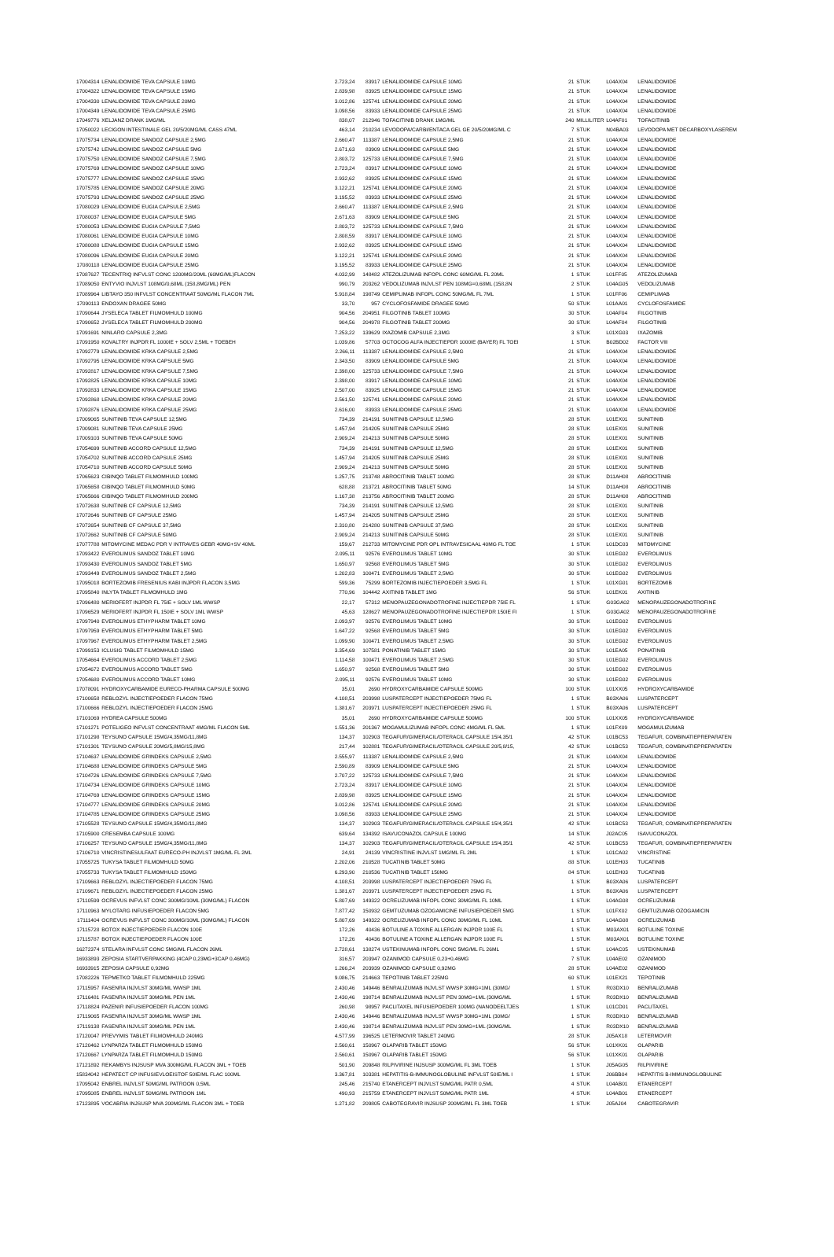| 17004314 | LENALIDOMIDE TEVA CAPSULE 10MG | 2.723,24 | 83917 | LENALIDOMIDE CAPSULE 10MG | 21 | STUK | L04AX04 | LENALIDOMIDE |
| 17004322 | LENALIDOMIDE TEVA CAPSULE 15MG | 2.839,98 | 83925 | LENALIDOMIDE CAPSULE 15MG | 21 | STUK | L04AX04 | LENALIDOMIDE |
| 17004330 | LENALIDOMIDE TEVA CAPSULE 20MG | 3.012,86 | 125741 | LENALIDOMIDE CAPSULE 20MG | 21 | STUK | L04AX04 | LENALIDOMIDE |
| 17004349 | LENALIDOMIDE TEVA CAPSULE 25MG | 3.098,56 | 83933 | LENALIDOMIDE CAPSULE 25MG | 21 | STUK | L04AX04 | LENALIDOMIDE |
| 17049776 | XELJANZ DRANK 1MG/ML | 838,07 | 212946 | TOFACITINIB DRANK 1MG/ML | 240 | MILLILITER | L04AF01 | TOFACITINIB |
| 17050022 | LECIGON INTESTINALE GEL 20/5/20MG/ML CASS 47ML | 463,14 | 210234 | LEVODOPA/CARBI/ENTACA GEL GE 20/5/20MG/ML C | 7 | STUK | N04BA03 | LEVODOPA MET DECARBOXYLASEREM |
| 17075734 | LENALIDOMIDE SANDOZ CAPSULE 2,5MG | 2.660,47 | 113387 | LENALIDOMIDE CAPSULE 2,5MG | 21 | STUK | L04AX04 | LENALIDOMIDE |
| 17075742 | LENALIDOMIDE SANDOZ CAPSULE 5MG | 2.671,63 | 83909 | LENALIDOMIDE CAPSULE 5MG | 21 | STUK | L04AX04 | LENALIDOMIDE |
| 17075750 | LENALIDOMIDE SANDOZ CAPSULE 7,5MG | 2.803,72 | 125733 | LENALIDOMIDE CAPSULE 7,5MG | 21 | STUK | L04AX04 | LENALIDOMIDE |
| 17075769 | LENALIDOMIDE SANDOZ CAPSULE 10MG | 2.723,24 | 83917 | LENALIDOMIDE CAPSULE 10MG | 21 | STUK | L04AX04 | LENALIDOMIDE |
| 17075777 | LENALIDOMIDE SANDOZ CAPSULE 15MG | 2.932,62 | 83925 | LENALIDOMIDE CAPSULE 15MG | 21 | STUK | L04AX04 | LENALIDOMIDE |
| 17075785 | LENALIDOMIDE SANDOZ CAPSULE 20MG | 3.122,21 | 125741 | LENALIDOMIDE CAPSULE 20MG | 21 | STUK | L04AX04 | LENALIDOMIDE |
| 17075793 | LENALIDOMIDE SANDOZ CAPSULE 25MG | 3.195,52 | 83933 | LENALIDOMIDE CAPSULE 25MG | 21 | STUK | L04AX04 | LENALIDOMIDE |
| 17080029 | LENALIDOMIDE EUGIA CAPSULE 2,5MG | 2.660,47 | 113387 | LENALIDOMIDE CAPSULE 2,5MG | 21 | STUK | L04AX04 | LENALIDOMIDE |
| 17080037 | LENALIDOMIDE EUGIA CAPSULE 5MG | 2.671,63 | 83909 | LENALIDOMIDE CAPSULE 5MG | 21 | STUK | L04AX04 | LENALIDOMIDE |
| 17080053 | LENALIDOMIDE EUGIA CAPSULE 7,5MG | 2.803,72 | 125733 | LENALIDOMIDE CAPSULE 7,5MG | 21 | STUK | L04AX04 | LENALIDOMIDE |
| 17080061 | LENALIDOMIDE EUGIA CAPSULE 10MG | 2.808,59 | 83917 | LENALIDOMIDE CAPSULE 10MG | 21 | STUK | L04AX04 | LENALIDOMIDE |
| 17080088 | LENALIDOMIDE EUGIA CAPSULE 15MG | 2.932,62 | 83925 | LENALIDOMIDE CAPSULE 15MG | 21 | STUK | L04AX04 | LENALIDOMIDE |
| 17080096 | LENALIDOMIDE EUGIA CAPSULE 20MG | 3.122,21 | 125741 | LENALIDOMIDE CAPSULE 20MG | 21 | STUK | L04AX04 | LENALIDOMIDE |
| 17080118 | LENALIDOMIDE EUGIA CAPSULE 25MG | 3.195,52 | 83933 | LENALIDOMIDE CAPSULE 25MG | 21 | STUK | L04AX04 | LENALIDOMIDE |
| 17087627 | TECENTRIQ INFVLST CONC 1200MG/20ML (60MG/ML)FLACON | 4.032,99 | 148482 | ATEZOLIZUMAB INFOPL CONC 60MG/ML FL 20ML | 1 | STUK | L01FF05 | ATEZOLIZUMAB |
| 17089050 | ENTYVIO INJVLST 108MG/0,68ML (158,8MG/ML) PEN | 990,79 | 203262 | VEDOLIZUMAB INJVLST PEN 108MG=0,68ML (158,8N | 2 | STUK | L04AG05 | VEDOLIZUMAB |
| 17089964 | LIBTAYO 350 INFVLST CONCENTRAAT 50MG/ML FLACON 7ML | 5.918,84 | 198749 | CEMIPLIMAB INFOPL CONC 50MG/ML FL 7ML | 1 | STUK | L01FF06 | CEMIPLIMAB |
| 17090113 | ENDOXAN DRAGEE 50MG | 33,70 | 957 | CYCLOFOSFAMIDE DRAGEE 50MG | 50 | STUK | L01AA01 | CYCLOFOSFAMIDE |
| 17090644 | JYSELECA TABLET FILMOMHULD 100MG | 904,56 | 204951 | FILGOTINIB TABLET 100MG | 30 | STUK | L04AF04 | FILGOTINIB |
| 17090652 | JYSELECA TABLET FILMOMHULD 200MG | 904,56 | 204978 | FILGOTINIB TABLET 200MG | 30 | STUK | L04AF04 | FILGOTINIB |
| 17091691 | NINLARO CAPSULE 2,3MG | 7.253,22 | 139629 | IXAZOMIB CAPSULE 2,3MG | 3 | STUK | L01XG03 | IXAZOMIB |
| 17091950 | KOVALTRY INJPDR FL 1000IE + SOLV 2,5ML + TOEBEH | 1.039,86 | 57703 | OCTOCOG ALFA INJECTIEPDR 1000IE (BAYER) FL TOEI | 1 | STUK | B02BD02 | FACTOR VIII |
| 17092779 | LENALIDOMIDE KRKA CAPSULE 2,5MG | 2.266,11 | 113387 | LENALIDOMIDE CAPSULE 2,5MG | 21 | STUK | L04AX04 | LENALIDOMIDE |
| 17092795 | LENALIDOMIDE KRKA CAPSULE 5MG | 2.343,50 | 83909 | LENALIDOMIDE CAPSULE 5MG | 21 | STUK | L04AX04 | LENALIDOMIDE |
| 17092817 | LENALIDOMIDE KRKA CAPSULE 7,5MG | 2.398,00 | 125733 | LENALIDOMIDE CAPSULE 7,5MG | 21 | STUK | L04AX04 | LENALIDOMIDE |
| 17092825 | LENALIDOMIDE KRKA CAPSULE 10MG | 2.398,00 | 83917 | LENALIDOMIDE CAPSULE 10MG | 21 | STUK | L04AX04 | LENALIDOMIDE |
| 17092833 | LENALIDOMIDE KRKA CAPSULE 15MG | 2.507,00 | 83925 | LENALIDOMIDE CAPSULE 15MG | 21 | STUK | L04AX04 | LENALIDOMIDE |
| 17092868 | LENALIDOMIDE KRKA CAPSULE 20MG | 2.561,50 | 125741 | LENALIDOMIDE CAPSULE 20MG | 21 | STUK | L04AX04 | LENALIDOMIDE |
| 17092876 | LENALIDOMIDE KRKA CAPSULE 25MG | 2.616,00 | 83933 | LENALIDOMIDE CAPSULE 25MG | 21 | STUK | L04AX04 | LENALIDOMIDE |
| 17009065 | SUNITINIB TEVA CAPSULE 12,5MG | 734,39 | 214191 | SUNITINIB CAPSULE 12,5MG | 28 | STUK | L01EX01 | SUNITINIB |
| 17009081 | SUNITINIB TEVA CAPSULE 25MG | 1.457,94 | 214205 | SUNITINIB CAPSULE 25MG | 28 | STUK | L01EX01 | SUNITINIB |
| 17009103 | SUNITINIB TEVA CAPSULE 50MG | 2.909,24 | 214213 | SUNITINIB CAPSULE 50MG | 28 | STUK | L01EX01 | SUNITINIB |
| 17054699 | SUNITINIB ACCORD CAPSULE 12,5MG | 734,39 | 214191 | SUNITINIB CAPSULE 12,5MG | 28 | STUK | L01EX01 | SUNITINIB |
| 17054702 | SUNITINIB ACCORD CAPSULE 25MG | 1.457,94 | 214205 | SUNITINIB CAPSULE 25MG | 28 | STUK | L01EX01 | SUNITINIB |
| 17054710 | SUNITINIB ACCORD CAPSULE 50MG | 2.909,24 | 214213 | SUNITINIB CAPSULE 50MG | 28 | STUK | L01EX01 | SUNITINIB |
| 17065623 | CIBINQO TABLET FILMOMHULD 100MG | 1.257,75 | 213748 | ABROCITINIB TABLET 100MG | 28 | STUK | D11AH08 | ABROCITINIB |
| 17065658 | CIBINQO TABLET FILMOMHULD 50MG | 628,88 | 213721 | ABROCITINIB TABLET 50MG | 14 | STUK | D11AH08 | ABROCITINIB |
| 17065666 | CIBINQO TABLET FILMOMHULD 200MG | 1.167,38 | 213756 | ABROCITINIB TABLET 200MG | 28 | STUK | D11AH08 | ABROCITINIB |
| 17072638 | SUNITINIB CF CAPSULE 12,5MG | 734,39 | 214191 | SUNITINIB CAPSULE 12,5MG | 28 | STUK | L01EX01 | SUNITINIB |
| 17072646 | SUNITINIB CF CAPSULE 25MG | 1.457,94 | 214205 | SUNITINIB CAPSULE 25MG | 28 | STUK | L01EX01 | SUNITINIB |
| 17072654 | SUNITINIB CF CAPSULE 37,5MG | 2.310,80 | 214280 | SUNITINIB CAPSULE 37,5MG | 28 | STUK | L01EX01 | SUNITINIB |
| 17072662 | SUNITINIB CF CAPSULE 50MG | 2.909,24 | 214213 | SUNITINIB CAPSULE 50MG | 28 | STUK | L01EX01 | SUNITINIB |
| 17077788 | MITOMYCINE MEDAC PDR V INTRAVES GEBR 40MG+SV 40ML | 159,67 | 212733 | MITOMYCINE PDR OPL INTRAVESICAAL 40MG FL TOE | 1 | STUK | L01DC03 | MITOMYCINE |
| 17093422 | EVEROLIMUS SANDOZ TABLET 10MG | 2.095,11 | 92576 | EVEROLIMUS TABLET 10MG | 30 | STUK | L01EG02 | EVEROLIMUS |
| 17093430 | EVEROLIMUS SANDOZ TABLET 5MG | 1.650,97 | 92568 | EVEROLIMUS TABLET 5MG | 30 | STUK | L01EG02 | EVEROLIMUS |
| 17093449 | EVEROLIMUS SANDOZ TABLET 2,5MG | 1.202,83 | 100471 | EVEROLIMUS TABLET 2,5MG | 30 | STUK | L01EG02 | EVEROLIMUS |
| 17095018 | BORTEZOMIB FRESENIUS KABI INJPDR FLACON 3,5MG | 599,36 | 75299 | BORTEZOMIB INJECTIEPOEDER 3,5MG FL | 1 | STUK | L01XG01 | BORTEZOMIB |
| 17095840 | INLYTA TABLET FILMOMHULD 1MG | 770,96 | 104442 | AXITINIB TABLET 1MG | 56 | STUK | L01EK01 | AXITINIB |
| 17096480 | MERIOFERT INJPDR FL 75IE + SOLV 1ML WWSP | 22,17 | 57312 | MENOPAUZEGONADOTROFINE INJECTIEPDR 75IE FL | 1 | STUK | G03GA02 | MENOPAUZEGONADOTROFINE |
| 17096529 | MERIOFERT INJPDR FL 150IE + SOLV 1ML WWSP | 45,63 | 128627 | MENOPAUZEGONADOTROFINE INJECTIEPDR 150IE FI | 1 | STUK | G03GA02 | MENOPAUZEGONADOTROFINE |
| 17097940 | EVEROLIMUS ETHYPHARM TABLET 10MG | 2.093,97 | 92576 | EVEROLIMUS TABLET 10MG | 30 | STUK | L01EG02 | EVEROLIMUS |
| 17097959 | EVEROLIMUS ETHYPHARM TABLET 5MG | 1.647,22 | 92568 | EVEROLIMUS TABLET 5MG | 30 | STUK | L01EG02 | EVEROLIMUS |
| 17097967 | EVEROLIMUS ETHYPHARM TABLET 2,5MG | 1.099,90 | 100471 | EVEROLIMUS TABLET 2,5MG | 30 | STUK | L01EG02 | EVEROLIMUS |
| 17099153 | ICLUSIG TABLET FILMOMHULD 15MG | 3.354,69 | 107581 | PONATINIB TABLET 15MG | 30 | STUK | L01EA05 | PONATINIB |
| 17054664 | EVEROLIMUS ACCORD TABLET 2,5MG | 1.114,58 | 100471 | EVEROLIMUS TABLET 2,5MG | 30 | STUK | L01EG02 | EVEROLIMUS |
| 17054672 | EVEROLIMUS ACCORD TABLET 5MG | 1.650,97 | 92568 | EVEROLIMUS TABLET 5MG | 30 | STUK | L01EG02 | EVEROLIMUS |
| 17054680 | EVEROLIMUS ACCORD TABLET 10MG | 2.095,11 | 92576 | EVEROLIMUS TABLET 10MG | 30 | STUK | L01EG02 | EVEROLIMUS |
| 17078091 | HYDROXYCARBAMIDE EURECO-PHARMA CAPSULE 500MG | 35,01 | 2690 | HYDROXYCARBAMIDE CAPSULE 500MG | 100 | STUK | L01XX05 | HYDROXYCARBAMIDE |
| 17100658 | REBLOZYL INJECTIEPOEDER FLACON 75MG | 4.108,51 | 203998 | LUSPATERCEPT INJECTIEPOEDER 75MG FL | 1 | STUK | B03XA06 | LUSPATERCEPT |
| 17100666 | REBLOZYL INJECTIEPOEDER FLACON 25MG | 1.381,67 | 203971 | LUSPATERCEPT INJECTIEPOEDER 25MG FL | 1 | STUK | B03XA06 | LUSPATERCEPT |
| 17101069 | HYDREA CAPSULE 500MG | 35,01 | 2690 | HYDROXYCARBAMIDE CAPSULE 500MG | 100 | STUK | L01XX05 | HYDROXYCARBAMIDE |
| 17101271 | POTELIGEO INFVLST CONCENTRAAT 4MG/ML FLACON 5ML | 1.551,36 | 201367 | MOGAMULIZUMAB INFOPL CONC 4MG/ML FL 5ML | 1 | STUK | L01FX09 | MOGAMULIZUMAB |
| 17101298 | TEYSUNO CAPSULE 15MG/4,35MG/11,8MG | 134,37 | 102903 | TEGAFUR/GIMERACIL/OTERACIL CAPSULE 15/4,35/1 | 42 | STUK | L01BC53 | TEGAFUR, COMBINATIEPREPARATEN |
| 17101301 | TEYSUNO CAPSULE 20MG/5,8MG/15,8MG | 217,44 | 102881 | TEGAFUR/GIMERACIL/OTERACIL CAPSULE 20/5,8/15, | 42 | STUK | L01BC53 | TEGAFUR, COMBINATIEPREPARATEN |
| 17104637 | LENALIDOMIDE GRINDEKS CAPSULE 2,5MG | 2.555,97 | 113387 | LENALIDOMIDE CAPSULE 2,5MG | 21 | STUK | L04AX04 | LENALIDOMIDE |
| 17104688 | LENALIDOMIDE GRINDEKS CAPSULE 5MG | 2.590,89 | 83909 | LENALIDOMIDE CAPSULE 5MG | 21 | STUK | L04AX04 | LENALIDOMIDE |
| 17104726 | LENALIDOMIDE GRINDEKS CAPSULE 7,5MG | 2.707,22 | 125733 | LENALIDOMIDE CAPSULE 7,5MG | 21 | STUK | L04AX04 | LENALIDOMIDE |
| 17104734 | LENALIDOMIDE GRINDEKS CAPSULE 10MG | 2.723,24 | 83917 | LENALIDOMIDE CAPSULE 10MG | 21 | STUK | L04AX04 | LENALIDOMIDE |
| 17104769 | LENALIDOMIDE GRINDEKS CAPSULE 15MG | 2.839,98 | 83925 | LENALIDOMIDE CAPSULE 15MG | 21 | STUK | L04AX04 | LENALIDOMIDE |
| 17104777 | LENALIDOMIDE GRINDEKS CAPSULE 20MG | 3.012,86 | 125741 | LENALIDOMIDE CAPSULE 20MG | 21 | STUK | L04AX04 | LENALIDOMIDE |
| 17104785 | LENALIDOMIDE GRINDEKS CAPSULE 25MG | 3.098,56 | 83933 | LENALIDOMIDE CAPSULE 25MG | 21 | STUK | L04AX04 | LENALIDOMIDE |
| 17105528 | TEYSUNO CAPSULE 15MG/4,35MG/11,8MG | 134,37 | 102903 | TEGAFUR/GIMERACIL/OTERACIL CAPSULE 15/4,35/1 | 42 | STUK | L01BC53 | TEGAFUR, COMBINATIEPREPARATEN |
| 17105900 | CRESEMBA CAPSULE 100MG | 639,64 | 134392 | ISAVUCONAZOL CAPSULE 100MG | 14 | STUK | J02AC05 | ISAVUCONAZOL |
| 17106257 | TEYSUNO CAPSULE 15MG/4,35MG/11,8MG | 134,37 | 102903 | TEGAFUR/GIMERACIL/OTERACIL CAPSULE 15/4,35/1 | 42 | STUK | L01BC53 | TEGAFUR, COMBINATIEPREPARATEN |
| 17106710 | VINCRISTINESULFAAT EURECO-PH INJVLST 1MG/ML FL 2ML | 24,91 | 24139 | VINCRISTINE INJVLST 1MG/ML FL 2ML | 1 | STUK | L01CA02 | VINCRISTINE |
| 17055725 | TUKYSA TABLET FILMOMHULD 50MG | 2.202,06 | 210528 | TUCATINIB TABLET 50MG | 88 | STUK | L01EH03 | TUCATINIB |
| 17055733 | TUKYSA TABLET FILMOMHULD 150MG | 6.293,90 | 210536 | TUCATINIB TABLET 150MG | 84 | STUK | L01EH03 | TUCATINIB |
| 17109663 | REBLOZYL INJECTIEPOEDER FLACON 75MG | 4.108,51 | 203998 | LUSPATERCEPT INJECTIEPOEDER 75MG FL | 1 | STUK | B03XA06 | LUSPATERCEPT |
| 17109671 | REBLOZYL INJECTIEPOEDER FLACON 25MG | 1.381,67 | 203971 | LUSPATERCEPT INJECTIEPOEDER 25MG FL | 1 | STUK | B03XA06 | LUSPATERCEPT |
| 17110599 | OCREVUS INFVLST CONC 300MG/10ML (30MG/ML) FLACON | 5.807,69 | 149322 | OCRELIZUMAB INFOPL CONC 30MG/ML FL 10ML | 1 | STUK | L04AG08 | OCRELIZUMAB |
| 17110963 | MYLOTARG INFUSIEPOEDER FLACON 5MG | 7.877,42 | 150932 | GEMTUZUMAB OZOGAMICINE INFUSIEPOEDER 5MG | 1 | STUK | L01FX02 | GEMTUZUMAB OZOGAMICIN |
| 17111404 | OCREVUS INFVLST CONC 300MG/10ML (30MG/ML) FLACON | 5.807,69 | 149322 | OCRELIZUMAB INFOPL CONC 30MG/ML FL 10ML | 1 | STUK | L04AG08 | OCRELIZUMAB |
| 17115728 | BOTOX INJECTIEPOEDER FLACON 100E | 172,26 | 40436 | BOTULINE A TOXINE ALLERGAN INJPDR 100E FL | 1 | STUK | M03AX01 | BOTULINE TOXINE |
| 17115787 | BOTOX INJECTIEPOEDER FLACON 100E | 172,26 | 40436 | BOTULINE A TOXINE ALLERGAN INJPDR 100E FL | 1 | STUK | M03AX01 | BOTULINE TOXINE |
| 16272374 | STELARA INFVLST CONC 5MG/ML FLACON 26ML | 2.728,61 | 138274 | USTEKINUMAB INFOPL CONC 5MG/ML FL 26ML | 1 | STUK | L04AC05 | USTEKINUMAB |
| 16933893 | ZEPOSIA STARTVERPAKKING (4CAP 0,23MG+3CAP 0,46MG) | 316,57 | 203947 | OZANIMOD CAPSULE 0,23+0,46MG | 7 | STUK | L04AE02 | OZANIMOD |
| 16933915 | ZEPOSIA CAPSULE 0,92MG | 1.266,24 | 203939 | OZANIMOD CAPSULE 0,92MG | 28 | STUK | L04AE02 | OZANIMOD |
| 17082226 | TEPMETKO TABLET FILMOMHULD 225MG | 9.086,75 | 214663 | TEPOTINIB TABLET 225MG | 60 | STUK | L01EX21 | TEPOTINIB |
| 17115957 | FASENRA INJVLST 30MG/ML WWSP 1ML | 2.430,46 | 149446 | BENRALIZUMAB INJVLST WWSP 30MG=1ML (30MG/ | 1 | STUK | R03DX10 | BENRALIZUMAB |
| 17116481 | FASENRA INJVLST 30MG/ML PEN 1ML | 2.430,46 | 198714 | BENRALIZUMAB INJVLST PEN 30MG=1ML (30MG/ML | 1 | STUK | R03DX10 | BENRALIZUMAB |
| 17118824 | PAZENIR INFUSIEPOEDER FLACON 100MG | 260,98 | 98957 | PACLITAXEL INFUSIEPOEDER 100MG (NANODEELTJES | 1 | STUK | L01CD01 | PACLITAXEL |
| 17119065 | FASENRA INJVLST 30MG/ML WWSP 1ML | 2.430,46 | 149446 | BENRALIZUMAB INJVLST WWSP 30MG=1ML (30MG/ | 1 | STUK | R03DX10 | BENRALIZUMAB |
| 17119138 | FASENRA INJVLST 30MG/ML PEN 1ML | 2.430,46 | 198714 | BENRALIZUMAB INJVLST PEN 30MG=1ML (30MG/ML | 1 | STUK | R03DX10 | BENRALIZUMAB |
| 17120047 | PREVYMIS TABLET FILMOMHULD 240MG | 4.577,99 | 196525 | LETERMOVIR TABLET 240MG | 28 | STUK | J05AX18 | LETERMOVIR |
| 17120462 | LYNPARZA TABLET FILMOMHULD 150MG | 2.560,61 | 150967 | OLAPARIB TABLET 150MG | 56 | STUK | L01XK01 | OLAPARIB |
| 17120667 | LYNPARZA TABLET FILMOMHULD 150MG | 2.560,61 | 150967 | OLAPARIB TABLET 150MG | 56 | STUK | L01XK01 | OLAPARIB |
| 17121892 | REKAMBYS INJSUSP MVA 300MG/ML FLACON 3ML + TOEB | 501,90 | 209848 | RILPIVIRINE INJSUSP 300MG/ML FL 3ML TOEB | 1 | STUK | J05AG05 | RILPIVIRINE |
| 15834042 | HEPATECT CP INFUSIEVLOEISTOF 50IE/ML FLAC 100ML | 3.367,81 | 103381 | HEPATITIS-B-IMMUNOGLOBULINE INFVLST 50IE/ML I | 1 | STUK | J06BB04 | HEPATITIS B-IMMUNOGLOBULINE |
| 17095042 | ENBREL INJVLST 50MG/ML PATROON 0,5ML | 245,46 | 215740 | ETANERCEPT INJVLST 50MG/ML PATR 0,5ML | 4 | STUK | L04AB01 | ETANERCEPT |
| 17095085 | ENBREL INJVLST 50MG/ML PATROON 1ML | 490,93 | 215759 | ETANERCEPT INJVLST 50MG/ML PATR 1ML | 4 | STUK | L04AB01 | ETANERCEPT |
| 17123895 | VOCABRIA INJSUSP MVA 200MG/ML FLACON 3ML + TOEB | 1.271,82 | 209805 | CABOTEGRAVIR INJSUSP 200MG/ML FL 3ML TOEB | 1 | STUK | J05AJ04 | CABOTEGRAVIR |